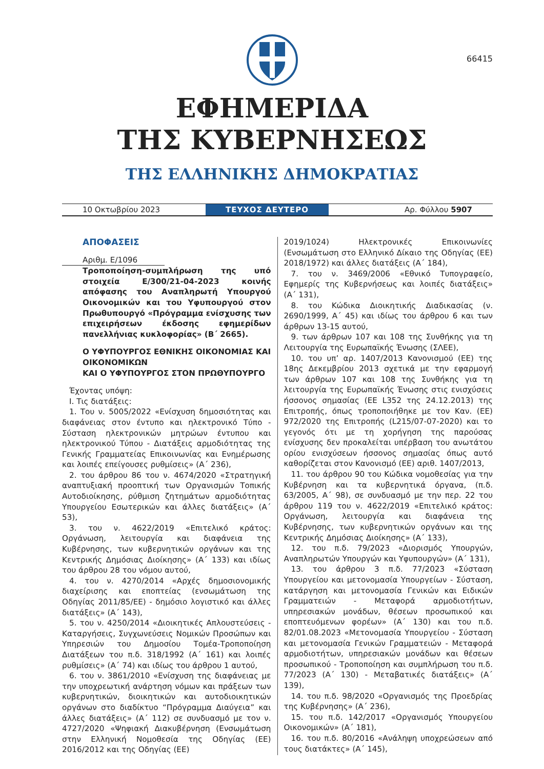66415
ΕΦΗΜΕΡΙΔΑ
ΤΗΣ ΚΥΒΕΡΝΗΣΕΩΣ
ΤΗΣ ΕΛΛΗΝΙΚΗΣ ΔΗΜΟΚΡΑΤΙΑΣ
10 Οκτωβρίου 2023
ΤΕΥΧΟΣ ΔΕΥΤΕΡΟ
Αρ. Φύλλου 5907
ΑΠΟΦΑΣΕΙΣ
Αριθμ. Ε/1096
Τροποποίηση-συμπλήρωση της υπό στοιχεία Ε/300/21-04-2023 κοινής απόφασης του Αναπληρωτή Υπουργού Οικονομικών και του Υφυπουργού στον Πρωθυπουργό «Πρόγραμμα ενίσχυσης των επιχειρήσεων έκδοσης εφημερίδων πανελλήνιας κυκλοφορίας» (Β΄ 2665).
Ο ΥΦΥΠΟΥΡΓΟΣ ΕΘΝΙΚΗΣ ΟΙΚΟΝΟΜΙΑΣ ΚΑΙ ΟΙΚΟΝΟΜΙΚΩΝ
ΚΑΙ Ο ΥΦΥΠΟΥΡΓΟΣ ΣΤΟΝ ΠΡΩΘΥΠΟΥΡΓΟ
Έχοντας υπόψη:
Ι. Τις διατάξεις:
1. Του ν. 5005/2022 «Ενίσχυση δημοσιότητας και διαφάνειας στον έντυπο και ηλεκτρονικό Τύπο - Σύσταση ηλεκτρονικών μητρώων έντυπου και ηλεκτρονικού Τύπου - Διατάξεις αρμοδιότητας της Γενικής Γραμματείας Επικοινωνίας και Ενημέρωσης και λοιπές επείγουσες ρυθμίσεις» (Α΄ 236),
2. του άρθρου 86 του ν. 4674/2020 «Στρατηγική αναπτυξιακή προοπτική των Οργανισμών Τοπικής Αυτοδιοίκησης, ρύθμιση ζητημάτων αρμοδιότητας Υπουργείου Εσωτερικών και άλλες διατάξεις» (Α΄ 53),
3. του ν. 4622/2019 «Επιτελικό κράτος: Οργάνωση, λειτουργία και διαφάνεια της Κυβέρνησης, των κυβερνητικών οργάνων και της Κεντρικής Δημόσιας Διοίκησης» (Α΄ 133) και ιδίως του άρθρου 28 του νόμου αυτού,
4. του ν. 4270/2014 «Αρχές δημοσιονομικής διαχείρισης και εποπτείας (ενσωμάτωση της Οδηγίας 2011/85/ΕΕ) - δημόσιο λογιστικό και άλλες διατάξεις» (Α΄ 143),
5. του ν. 4250/2014 «Διοικητικές Απλουστεύσεις - Καταργήσεις, Συγχωνεύσεις Νομικών Προσώπων και Υπηρεσιών του Δημοσίου Τομέα-Τροποποίηση Διατάξεων του π.δ. 318/1992 (Α΄ 161) και λοιπές ρυθμίσεις» (Α΄ 74) και ιδίως του άρθρου 1 αυτού,
6. του ν. 3861/2010 «Ενίσχυση της διαφάνειας με την υποχρεωτική ανάρτηση νόμων και πράξεων των κυβερνητικών, διοικητικών και αυτοδιοικητικών οργάνων στο διαδίκτυο “Πρόγραμμα Διαύγεια” και άλλες διατάξεις» (Α΄ 112) σε συνδυασμό με τον ν. 4727/2020 «Ψηφιακή Διακυβέρνηση (Ενσωμάτωση στην Ελληνική Νομοθεσία της Οδηγίας (ΕΕ) 2016/2012 και της Οδηγίας (ΕΕ)
2019/1024) Ηλεκτρονικές Επικοινωνίες (Ενσωμάτωση στο Ελληνικό Δίκαιο της Οδηγίας (ΕΕ) 2018/1972) και άλλες διατάξεις (Α΄ 184),
7. του ν. 3469/2006 «Εθνικό Τυπογραφείο, Εφημερίς της Κυβερνήσεως και λοιπές διατάξεις» (Α΄ 131),
8. του Κώδικα Διοικητικής Διαδικασίας (ν. 2690/1999, Α΄ 45) και ιδίως του άρθρου 6 και των άρθρων 13-15 αυτού,
9. των άρθρων 107 και 108 της Συνθήκης για τη Λειτουργία της Ευρωπαϊκής Ένωσης (ΣΛΕΕ),
10. του υπ’ αρ. 1407/2013 Κανονισμού (ΕΕ) της 18ης Δεκεμβρίου 2013 σχετικά με την εφαρμογή των άρθρων 107 και 108 της Συνθήκης για τη λειτουργία της Ευρωπαϊκής Ένωσης στις ενισχύσεις ήσσονος σημασίας (ΕΕ L352 της 24.12.2013) της Επιτροπής, όπως τροποποιήθηκε με τον Καν. (ΕΕ) 972/2020 της Επιτροπής (L215/07-07-2020) και το γεγονός ότι με τη χορήγηση της παρούσας ενίσχυσης δεν προκαλείται υπέρβαση του ανωτάτου ορίου ενισχύσεων ήσσονος σημασίας όπως αυτό καθορίζεται στον Κανονισμό (ΕΕ) αριθ. 1407/2013,
11. του άρθρου 90 του Κώδικα νομοθεσίας για την Κυβέρνηση και τα κυβερνητικά όργανα, (π.δ. 63/2005, Α΄ 98), σε συνδυασμό με την περ. 22 του άρθρου 119 του ν. 4622/2019 «Επιτελικό κράτος: Οργάνωση, λειτουργία και διαφάνεια της Κυβέρνησης, των κυβερνητικών οργάνων και της Κεντρικής Δημόσιας Διοίκησης» (Α΄ 133),
12. του π.δ. 79/2023 «Διορισμός Υπουργών, Αναπληρωτών Υπουργών και Υφυπουργών» (Α΄ 131),
13. του άρθρου 3 π.δ. 77/2023 «Σύσταση Υπουργείου και μετονομασία Υπουργείων - Σύσταση, κατάργηση και μετονομασία Γενικών και Ειδικών Γραμματειών - Μεταφορά αρμοδιοτήτων, υπηρεσιακών μονάδων, θέσεων προσωπικού και εποπτευόμενων φορέων» (Α΄ 130) και του π.δ. 82/01.08.2023 «Μετονομασία Υπουργείου - Σύσταση και μετονομασία Γενικών Γραμματειών - Μεταφορά αρμοδιοτήτων, υπηρεσιακών μονάδων και θέσεων προσωπικού - Τροποποίηση και συμπλήρωση του π.δ. 77/2023 (Α΄ 130) - Μεταβατικές διατάξεις» (Α΄ 139),
14. του π.δ. 98/2020 «Οργανισμός της Προεδρίας της Κυβέρνησης» (Α΄ 236),
15. του π.δ. 142/2017 «Οργανισμός Υπουργείου Οικονομικών» (Α΄ 181),
16. του π.δ. 80/2016 «Ανάληψη υποχρεώσεων από τους διατάκτες» (Α΄ 145),